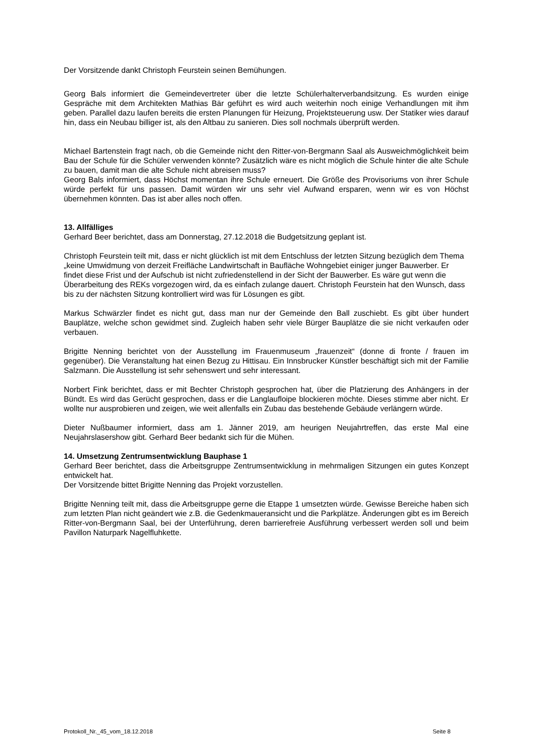Der Vorsitzende dankt Christoph Feurstein seinen Bemühungen.
Georg Bals informiert die Gemeindevertreter über die letzte Schülerhalterverbandsitzung. Es wurden einige Gespräche mit dem Architekten Mathias Bär geführt es wird auch weiterhin noch einige Verhandlungen mit ihm geben. Parallel dazu laufen bereits die ersten Planungen für Heizung, Projektsteuerung usw. Der Statiker wies darauf hin, dass ein Neubau billiger ist, als den Altbau zu sanieren. Dies soll nochmals überprüft werden.
Michael Bartenstein fragt nach, ob die Gemeinde nicht den Ritter-von-Bergmann Saal als Ausweichmöglichkeit beim Bau der Schule für die Schüler verwenden könnte? Zusätzlich wäre es nicht möglich die Schule hinter die alte Schule zu bauen, damit man die alte Schule nicht abreisen muss?
Georg Bals informiert, dass Höchst momentan ihre Schule erneuert. Die Größe des Provisoriums von ihrer Schule würde perfekt für uns passen. Damit würden wir uns sehr viel Aufwand ersparen, wenn wir es von Höchst übernehmen könnten. Das ist aber alles noch offen.
13. Allfälliges
Gerhard Beer berichtet, dass am Donnerstag, 27.12.2018 die Budgetsitzung geplant ist.
Christoph Feurstein teilt mit, dass er nicht glücklich ist mit dem Entschluss der letzten Sitzung bezüglich dem Thema „keine Umwidmung von derzeit Freifläche Landwirtschaft in Baufläche Wohngebiet einiger junger Bauwerber. Er findet diese Frist und der Aufschub ist nicht zufriedenstellend in der Sicht der Bauwerber. Es wäre gut wenn die Überarbeitung des REKs vorgezogen wird, da es einfach zulange dauert. Christoph Feurstein hat den Wunsch, dass bis zu der nächsten Sitzung kontrolliert wird was für Lösungen es gibt.
Markus Schwärzler findet es nicht gut, dass man nur der Gemeinde den Ball zuschiebt. Es gibt über hundert Bauplätze, welche schon gewidmet sind. Zugleich haben sehr viele Bürger Bauplätze die sie nicht verkaufen oder verbauen.
Brigitte Nenning berichtet von der Ausstellung im Frauenmuseum „frauenzeit“ (donne di fronte / frauen im gegenüber). Die Veranstaltung hat einen Bezug zu Hittisau. Ein Innsbrucker Künstler beschäftigt sich mit der Familie Salzmann. Die Ausstellung ist sehr sehenswert und sehr interessant.
Norbert Fink berichtet, dass er mit Bechter Christoph gesprochen hat, über die Platzierung des Anhängers in der Bündt. Es wird das Gerücht gesprochen, dass er die Langlaufloipe blockieren möchte. Dieses stimme aber nicht. Er wollte nur ausprobieren und zeigen, wie weit allenfalls ein Zubau das bestehende Gebäude verlängern würde.
Dieter Nußbaumer informiert, dass am 1. Jänner 2019, am heurigen Neujahrtreffen, das erste Mal eine Neujahrslasershow gibt. Gerhard Beer bedankt sich für die Mühen.
14. Umsetzung Zentrumsentwicklung Bauphase 1
Gerhard Beer berichtet, dass die Arbeitsgruppe Zentrumsentwicklung in mehrmaligen Sitzungen ein gutes Konzept entwickelt hat.
Der Vorsitzende bittet Brigitte Nenning das Projekt vorzustellen.
Brigitte Nenning teilt mit, dass die Arbeitsgruppe gerne die Etappe 1 umsetzten würde. Gewisse Bereiche haben sich zum letzten Plan nicht geändert wie z.B. die Gedenkmaueransicht und die Parkplätze. Änderungen gibt es im Bereich Ritter-von-Bergmann Saal, bei der Unterführung, deren barrierefreie Ausführung verbessert werden soll und beim Pavillon Naturpark Nagelfluhkette.
Protokoll_Nr._45_vom_18.12.2018 Seite 8